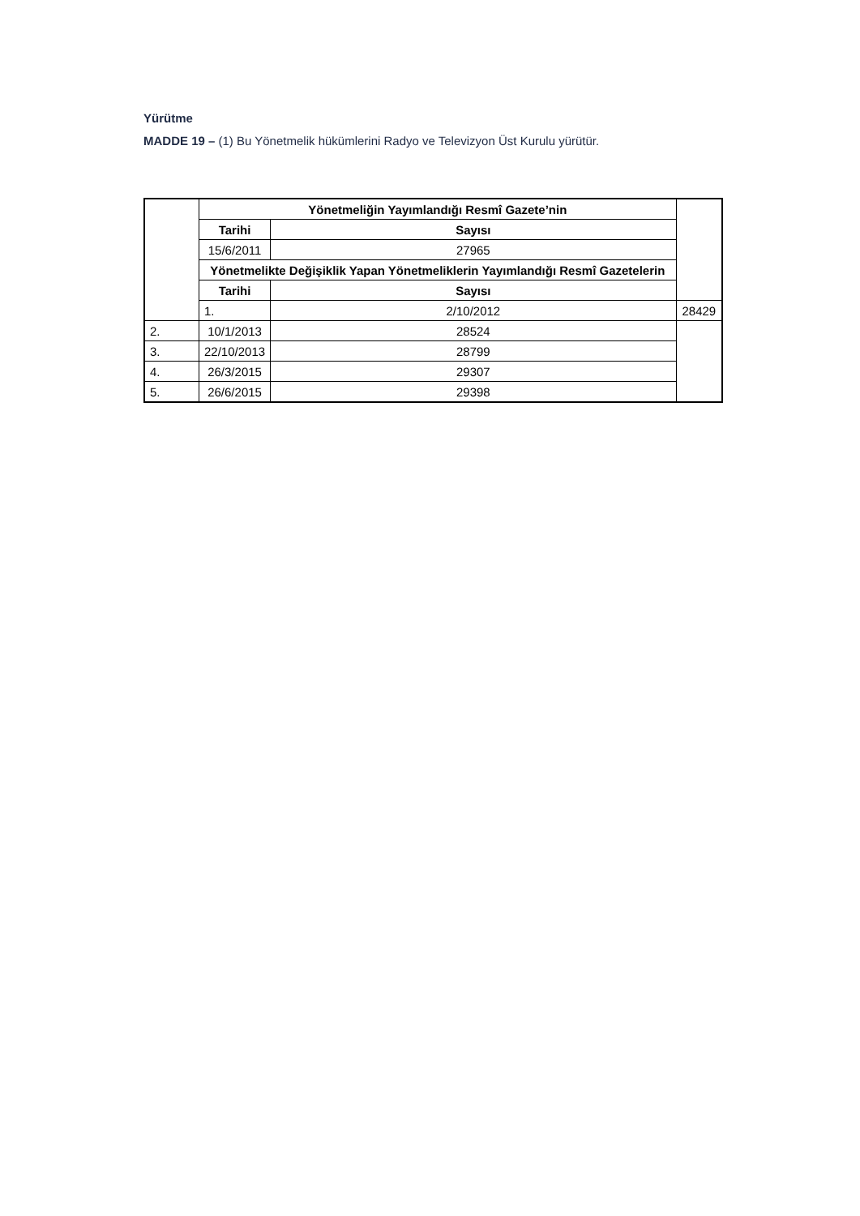Yürütme
MADDE 19 – (1) Bu Yönetmelik hükümlerini Radyo ve Televizyon Üst Kurulu yürütür.
| | Yönetmeliğin Yayımlandığı Resmî Gazete’nin | | |
| | Tarihi | Sayısı | |
| | 15/6/2011 | 27965 | |
| | Yönetmelikte Değişiklik Yapan Yönetmeliklerin Yayımlandığı Resmî Gazetelerin | | |
| | Tarihi | Sayısı | |
| | 1. | 2/10/2012 | 28429 |
| 2. | 10/1/2013 | 28524 | |
| 3. | 22/10/2013 | 28799 | |
| 4. | 26/3/2015 | 29307 | |
| 5. | 26/6/2015 | 29398 | |